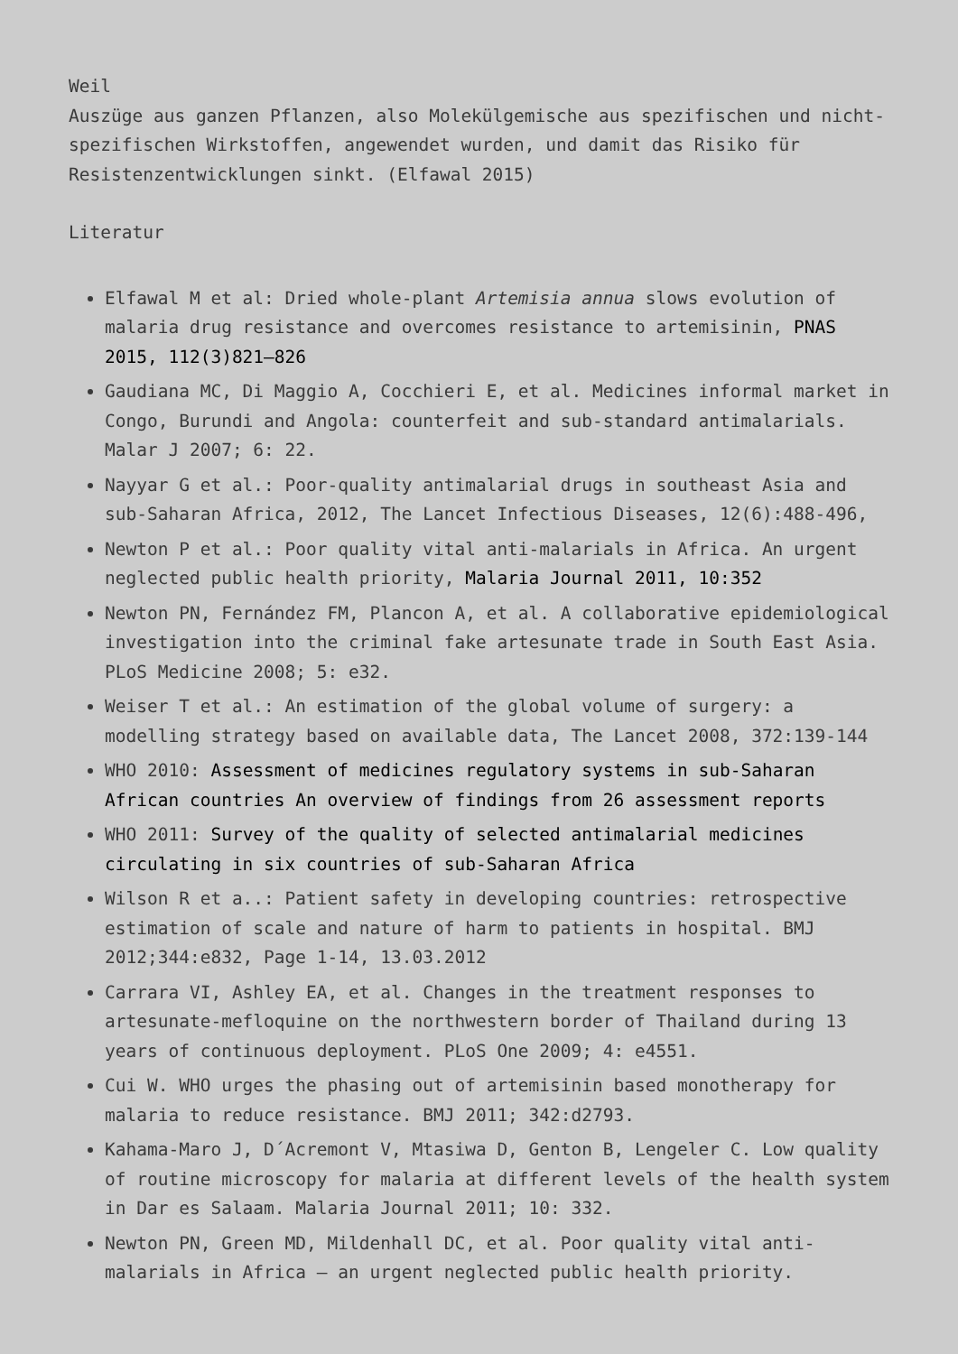Weil
Auszüge aus ganzen Pflanzen, also Molekülgemische aus spezifischen und nicht-spezifischen Wirkstoffen, angewendet wurden, und damit das Risiko für Resistenzentwicklungen sinkt. (Elfawal 2015)
Literatur
Elfawal M et al: Dried whole-plant Artemisia annua slows evolution of malaria drug resistance and overcomes resistance to artemisinin, PNAS 2015, 112(3)821–826
Gaudiana MC, Di Maggio A, Cocchieri E, et al. Medicines informal market in Congo, Burundi and Angola: counterfeit and sub-standard antimalarials. Malar J 2007; 6: 22.
Nayyar G et al.: Poor-quality antimalarial drugs in southeast Asia and sub-Saharan Africa, 2012, The Lancet Infectious Diseases, 12(6):488-496,
Newton P et al.: Poor quality vital anti-malarials in Africa. An urgent neglected public health priority, Malaria Journal 2011, 10:352
Newton PN, Fernández FM, Plancon A, et al. A collaborative epidemiological investigation into the criminal fake artesunate trade in South East Asia. PLoS Medicine 2008; 5: e32.
Weiser T et al.: An estimation of the global volume of surgery: a modelling strategy based on available data, The Lancet 2008, 372:139-144
WHO 2010: Assessment of medicines regulatory systems in sub-Saharan African countries An overview of findings from 26 assessment reports
WHO 2011: Survey of the quality of selected antimalarial medicines circulating in six countries of sub-Saharan Africa
Wilson R et a..: Patient safety in developing countries: retrospective estimation of scale and nature of harm to patients in hospital. BMJ 2012;344:e832, Page 1-14, 13.03.2012
Carrara VI, Ashley EA, et al. Changes in the treatment responses to artesunate-mefloquine on the northwestern border of Thailand during 13 years of continuous deployment. PLoS One 2009; 4: e4551.
Cui W. WHO urges the phasing out of artemisinin based monotherapy for malaria to reduce resistance. BMJ 2011; 342:d2793.
Kahama-Maro J, D´Acremont V, Mtasiwa D, Genton B, Lengeler C. Low quality of routine microscopy for malaria at different levels of the health system in Dar es Salaam. Malaria Journal 2011; 10: 332.
Newton PN, Green MD, Mildenhall DC, et al. Poor quality vital anti-malarials in Africa – an urgent neglected public health priority.